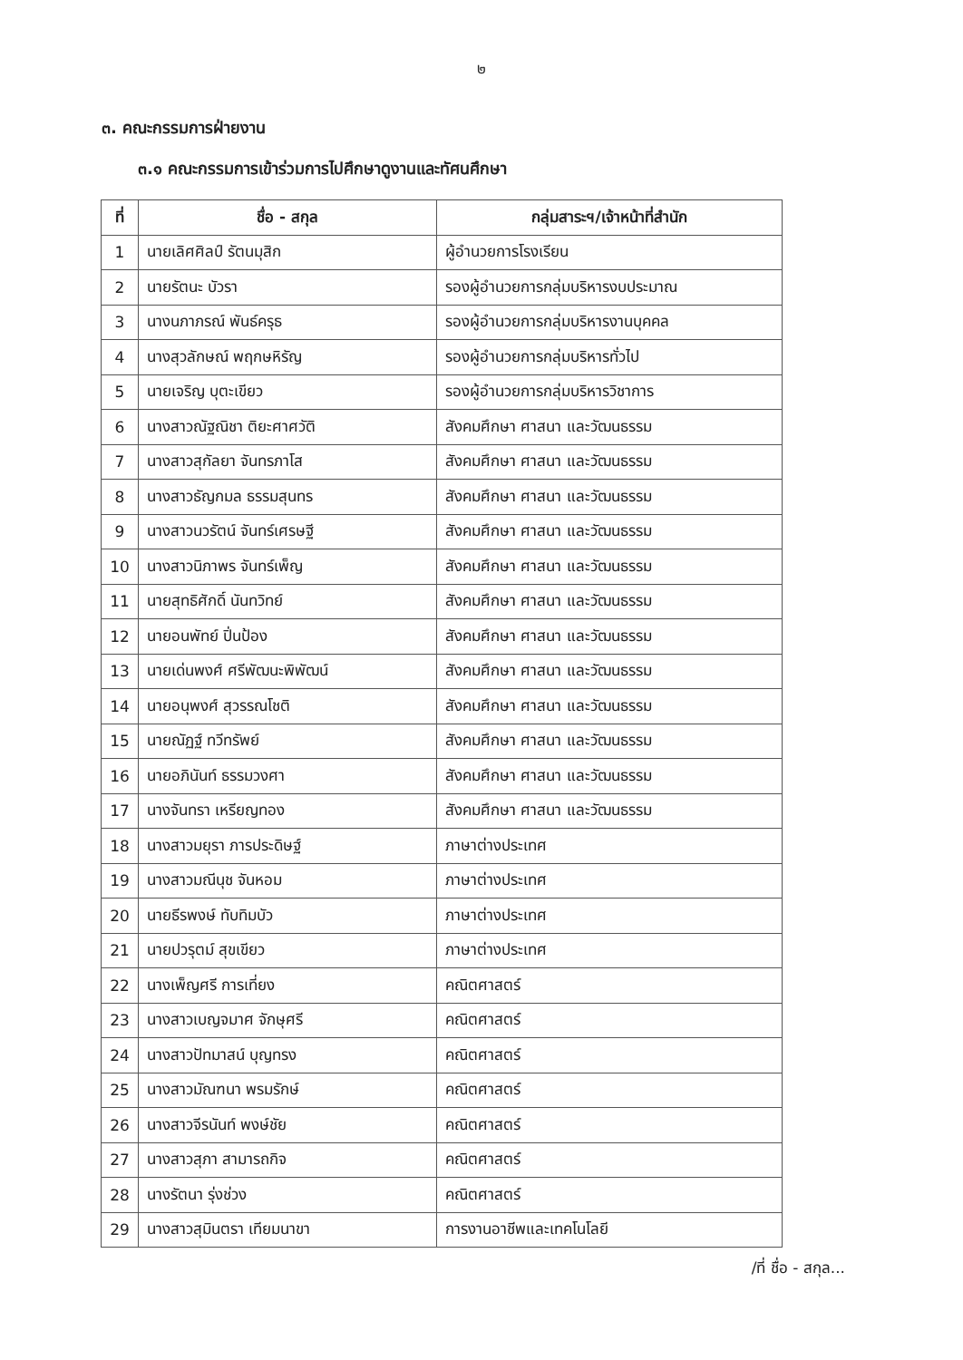๒
๓. คณะกรรมการฝ่ายงาน
๓.๑ คณะกรรมการเข้าร่วมการไปศึกษาดูงานและทัศนศึกษา
| ที่ | ชื่อ - สกุล | กลุ่มสาระฯ/เจ้าหน้าที่สำนัก |
| --- | --- | --- |
| 1 | นายเลิศศิลป์ รัตนมุสิก | ผู้อำนวยการโรงเรียน |
| 2 | นายรัตนะ บัวรา | รองผู้อำนวยการกลุ่มบริหารงบประมาณ |
| 3 | นางนภาภรณ์ พันธ์ครุธ | รองผู้อำนวยการกลุ่มบริหารงานบุคคล |
| 4 | นางสุวลักษณ์ พฤกษหิรัญ | รองผู้อำนวยการกลุ่มบริหารทั่วไป |
| 5 | นายเจริญ บุตะเขียว | รองผู้อำนวยการกลุ่มบริหารวิชาการ |
| 6 | นางสาวณัฐณิชา ติยะศาศวัติ | สังคมศึกษา ศาสนา และวัฒนธรรม |
| 7 | นางสาวสุกัลยา จันทรภาโส | สังคมศึกษา ศาสนา และวัฒนธรรม |
| 8 | นางสาวธัญกมล ธรรมสุนทร | สังคมศึกษา ศาสนา และวัฒนธรรม |
| 9 | นางสาวนวรัตน์ จันทร์เศรษฐี | สังคมศึกษา ศาสนา และวัฒนธรรม |
| 10 | นางสาวนิภาพร จันทร์เพ็ญ | สังคมศึกษา ศาสนา และวัฒนธรรม |
| 11 | นายสุทธิศักดิ์ นันทวิทย์ | สังคมศึกษา ศาสนา และวัฒนธรรม |
| 12 | นายอนพัทย์ ปิ่นป้อง | สังคมศึกษา ศาสนา และวัฒนธรรม |
| 13 | นายเด่นพงศ์ ศรีพัฒนะพิพัฒน์ | สังคมศึกษา ศาสนา และวัฒนธรรม |
| 14 | นายอนุพงศ์ สุวรรณโชติ | สังคมศึกษา ศาสนา และวัฒนธรรม |
| 15 | นายณัฏฐ์ ทวีทรัพย์ | สังคมศึกษา ศาสนา และวัฒนธรรม |
| 16 | นายอภินันท์ ธรรมวงศา | สังคมศึกษา ศาสนา และวัฒนธรรม |
| 17 | นางจันทรา เหรียญทอง | สังคมศึกษา ศาสนา และวัฒนธรรม |
| 18 | นางสาวมยุรา ภารประดิษฐ์ | ภาษาต่างประเทศ |
| 19 | นางสาวมณีนุช จันหอม | ภาษาต่างประเทศ |
| 20 | นายธีรพงษ์ ทับทิมบัว | ภาษาต่างประเทศ |
| 21 | นายปวรุตม์ สุขเขียว | ภาษาต่างประเทศ |
| 22 | นางเพ็ญศรี การเที่ยง | คณิตศาสตร์ |
| 23 | นางสาวเบญจมาศ จักษุศรี | คณิตศาสตร์ |
| 24 | นางสาวปัทมาสน์ บุญทรง | คณิตศาสตร์ |
| 25 | นางสาวมัณฑนา พรมรักษ์ | คณิตศาสตร์ |
| 26 | นางสาวจีรนันท์ พงษ์ชัย | คณิตศาสตร์ |
| 27 | นางสาวสุภา สามารถกิจ | คณิตศาสตร์ |
| 28 | นางรัตนา รุ่งช่วง | คณิตศาสตร์ |
| 29 | นางสาวสุมินตรา เทียมนาขา | การงานอาชีพและเทคโนโลยี |
/ที่ ชื่อ - สกุล...